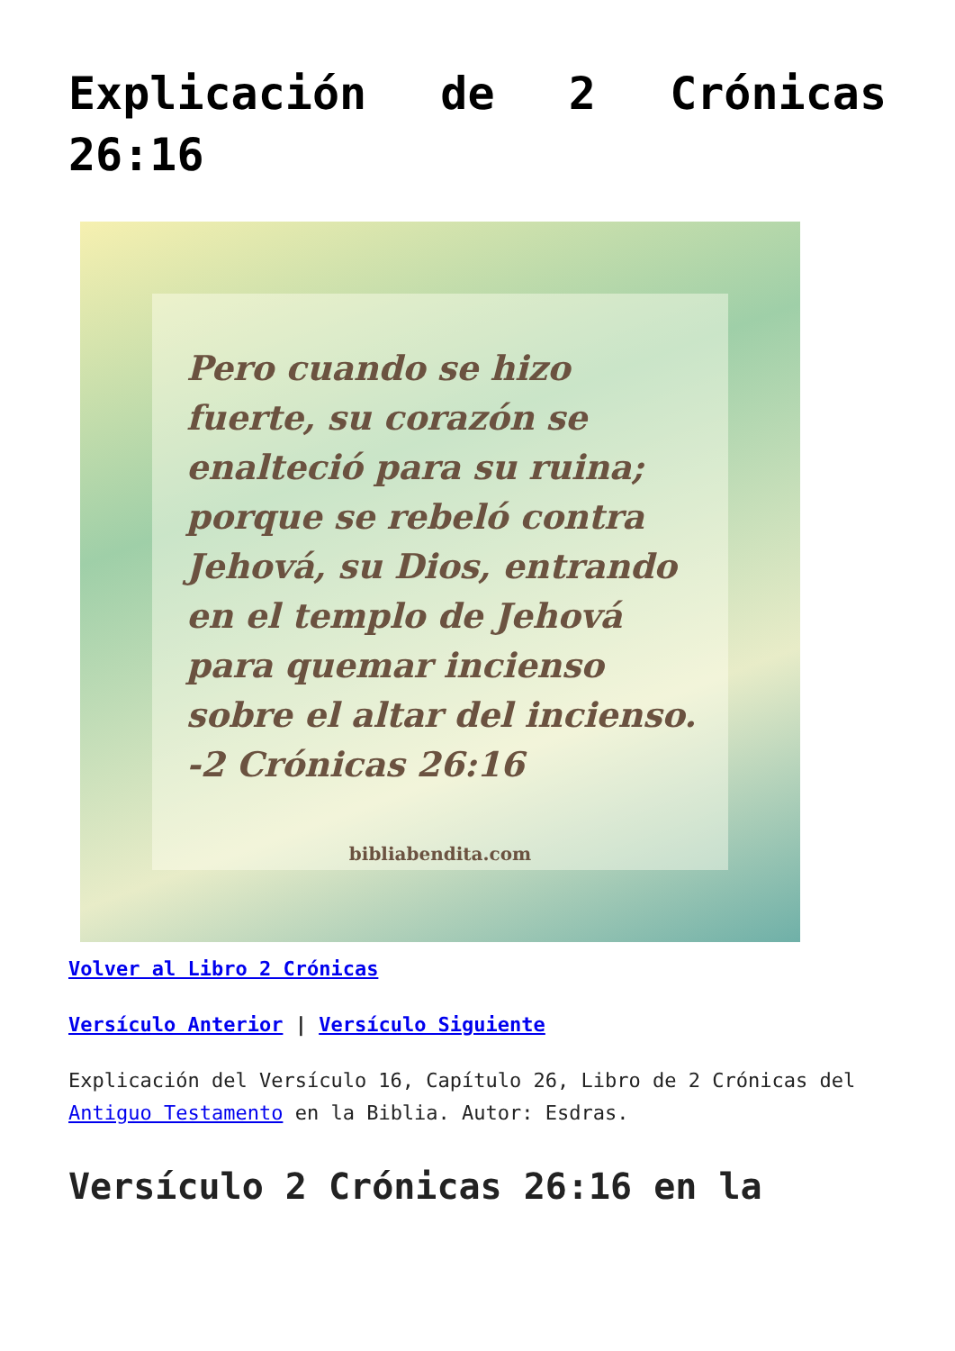Explicación de 2 Crónicas 26:16
Pero cuando se hizo fuerte, su corazón se enalteció para su ruina; porque se rebeló contra Jehová, su Dios, entrando en el templo de Jehová para quemar incienso sobre el altar del incienso.
-2 Crónicas 26:16
bibliabendita.com
Volver al Libro 2 Crónicas
Versículo Anterior | Versículo Siguiente
Explicación del Versículo 16, Capítulo 26, Libro de 2 Crónicas del Antiguo Testamento en la Biblia. Autor: Esdras.
Versículo 2 Crónicas 26:16 en la